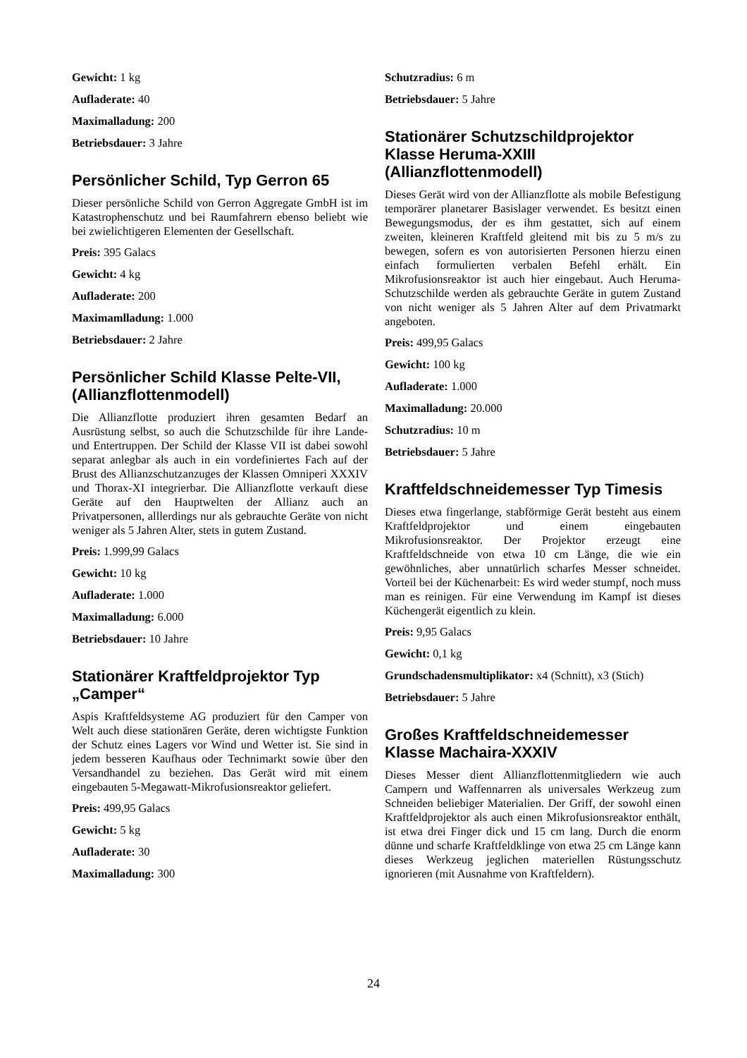Gewicht: 1 kg
Aufladerate: 40
Maximalladung: 200
Betriebsdauer: 3 Jahre
Persönlicher Schild, Typ Gerron 65
Dieser persönliche Schild von Gerron Aggregate GmbH ist im Katastrophenschutz und bei Raumfahrern ebenso beliebt wie bei zwielichtigeren Elementen der Gesellschaft.
Preis: 395 Galacs
Gewicht: 4 kg
Aufladerate: 200
Maximamlladung: 1.000
Betriebsdauer: 2 Jahre
Persönlicher Schild Klasse Pelte-VII, (Allianzflottenmodell)
Die Allianzflotte produziert ihren gesamten Bedarf an Ausrüstung selbst, so auch die Schutzschilde für ihre Lande- und Entertruppen. Der Schild der Klasse VII ist dabei sowohl separat anlegbar als auch in ein vordefiniertes Fach auf der Brust des Allianzschutzanzuges der Klassen Omniperi XXXIV und Thorax-XI integrierbar. Die Allianzflotte verkauft diese Geräte auf den Hauptwelten der Allianz auch an Privatpersonen, alllerdings nur als gebrauchte Geräte von nicht weniger als 5 Jahren Alter, stets in gutem Zustand.
Preis: 1.999,99 Galacs
Gewicht: 10 kg
Aufladerate: 1.000
Maximalladung: 6.000
Betriebsdauer: 10 Jahre
Stationärer Kraftfeldprojektor Typ „Camper“
Aspis Kraftfeldsysteme AG produziert für den Camper von Welt auch diese stationären Geräte, deren wichtigste Funktion der Schutz eines Lagers vor Wind und Wetter ist. Sie sind in jedem besseren Kaufhaus oder Technimarkt sowie über den Versandhandel zu beziehen. Das Gerät wird mit einem eingebauten 5-Megawatt-Mikrofusionsreaktor geliefert.
Preis: 499,95 Galacs
Gewicht: 5 kg
Aufladerate: 30
Maximalladung: 300
Schutzradius: 6 m
Betriebsdauer: 5 Jahre
Stationärer Schutzschildprojektor Klasse Heruma-XXIII (Allianzflottenmodell)
Dieses Gerät wird von der Allianzflotte als mobile Befestigung temporärer planetarer Basislager verwendet. Es besitzt einen Bewegungsmodus, der es ihm gestattet, sich auf einem zweiten, kleineren Kraftfeld gleitend mit bis zu 5 m/s zu bewegen, sofern es von autorisierten Personen hierzu einen einfach formulierten verbalen Befehl erhält. Ein Mikrofusionsreaktor ist auch hier eingebaut. Auch Heruma-Schutzschilde werden als gebrauchte Geräte in gutem Zustand von nicht weniger als 5 Jahren Alter auf dem Privatmarkt angeboten.
Preis: 499,95 Galacs
Gewicht: 100 kg
Aufladerate: 1.000
Maximalladung: 20.000
Schutzradius: 10 m
Betriebsdauer: 5 Jahre
Kraftfeldschneidemesser Typ Timesis
Dieses etwa fingerlange, stabförmige Gerät besteht aus einem Kraftfeldprojektor und einem eingebauten Mikrofusionsreaktor. Der Projektor erzeugt eine Kraftfeldschneide von etwa 10 cm Länge, die wie ein gewöhnliches, aber unnatürlich scharfes Messer schneidet. Vorteil bei der Küchenarbeit: Es wird weder stumpf, noch muss man es reinigen. Für eine Verwendung im Kampf ist dieses Küchengerät eigentlich zu klein.
Preis: 9,95 Galacs
Gewicht: 0,1 kg
Grundschadensmultiplikator: x4 (Schnitt), x3 (Stich)
Betriebsdauer: 5 Jahre
Großes Kraftfeldschneidemesser Klasse Machaira-XXXIV
Dieses Messer dient Allianzflottenmitgliedern wie auch Campern und Waffennarren als universales Werkzeug zum Schneiden beliebiger Materialien. Der Griff, der sowohl einen Kraftfeldprojektor als auch einen Mikrofusionsreaktor enthält, ist etwa drei Finger dick und 15 cm lang. Durch die enorm dünne und scharfe Kraftfeldklinge von etwa 25 cm Länge kann dieses Werkzeug jeglichen materiellen Rüstungsschutz ignorieren (mit Ausnahme von Kraftfeldern).
24